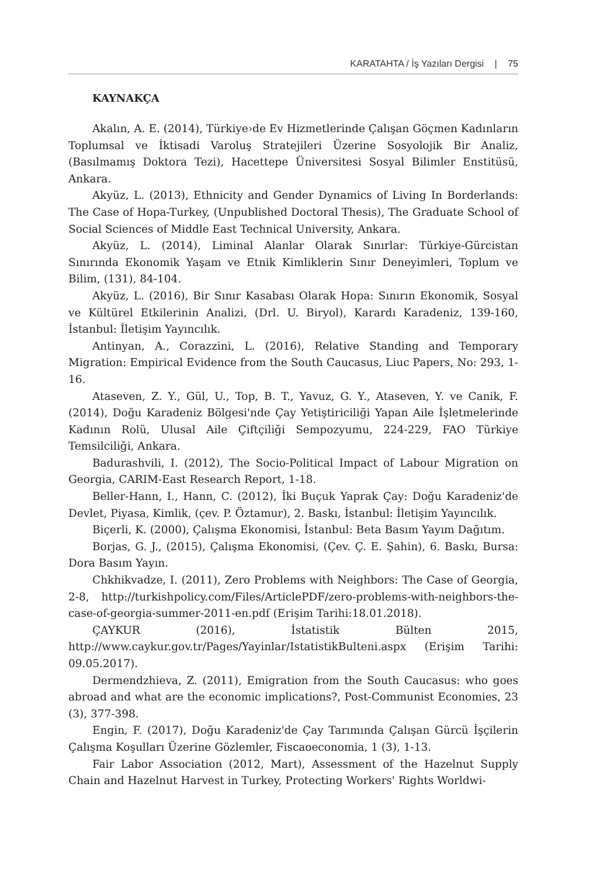KARATAHTA / İş Yazıları Dergisi | 75
KAYNAKÇA
Akalın, A. E. (2014), Türkiye›de Ev Hizmetlerinde Çalışan Göçmen Kadınların Toplumsal ve İktisadi Varoluş Stratejileri Üzerine Sosyolojik Bir Analiz, (Basılmamış Doktora Tezi), Hacettepe Üniversitesi Sosyal Bilimler Enstitüsü, Ankara.
Akyüz, L. (2013), Ethnicity and Gender Dynamics of Living In Borderlands: The Case of Hopa-Turkey, (Unpublished Doctoral Thesis), The Graduate School of Social Sciences of Middle East Technical University, Ankara.
Akyüz, L. (2014), Liminal Alanlar Olarak Sınırlar: Türkiye-Gürcistan Sınırında Ekonomik Yaşam ve Etnik Kimliklerin Sınır Deneyimleri, Toplum ve Bilim, (131), 84-104.
Akyüz, L. (2016), Bir Sınır Kasabası Olarak Hopa: Sınırın Ekonomik, Sosyal ve Kültürel Etkilerinin Analizi, (Drl. U. Biryol), Karardı Karadeniz, 139-160, İstanbul: İletişim Yayıncılık.
Antinyan, A., Corazzini, L. (2016), Relative Standing and Temporary Migration: Empirical Evidence from the South Caucasus, Liuc Papers, No: 293, 1-16.
Ataseven, Z. Y., Gül, U., Top, B. T., Yavuz, G. Y., Ataseven, Y. ve Canik, F. (2014), Doğu Karadeniz Bölgesi'nde Çay Yetiştiriciliği Yapan Aile İşletmelerinde Kadının Rolü, Ulusal Aile Çiftçiliği Sempozyumu, 224-229, FAO Türkiye Temsilciliği, Ankara.
Badurashvili, I. (2012), The Socio-Political Impact of Labour Migration on Georgia, CARIM-East Research Report, 1-18.
Beller-Hann, I., Hann, C. (2012), İki Buçuk Yaprak Çay: Doğu Karadeniz'de Devlet, Piyasa, Kimlik, (çev. P. Öztamur), 2. Baskı, İstanbul: İletişim Yayıncılık.
Biçerli, K. (2000), Çalışma Ekonomisi, İstanbul: Beta Basım Yayım Dağıtım.
Borjas, G. J., (2015), Çalışma Ekonomisi, (Çev. Ç. E. Şahin), 6. Baskı, Bursa: Dora Basım Yayın.
Chkhikvadze, I. (2011), Zero Problems with Neighbors: The Case of Georgia, 2-8, http://turkishpolicy.com/Files/ArticlePDF/zero-problems-with-neighbors-the-case-of-georgia-summer-2011-en.pdf (Erişim Tarihi:18.01.2018).
ÇAYKUR (2016), İstatistik Bülten 2015, http://www.caykur.gov.tr/Pages/Yayinlar/IstatistikBulteni.aspx (Erişim Tarihi: 09.05.2017).
Dermendzhieva, Z. (2011), Emigration from the South Caucasus: who goes abroad and what are the economic implications?, Post-Communist Economies, 23 (3), 377-398.
Engin, F. (2017), Doğu Karadeniz'de Çay Tarımında Çalışan Gürcü İşçilerin Çalışma Koşulları Üzerine Gözlemler, Fiscaoeconomia, 1 (3), 1-13.
Fair Labor Association (2012, Mart), Assessment of the Hazelnut Supply Chain and Hazelnut Harvest in Turkey, Protecting Workers' Rights Worldwi-